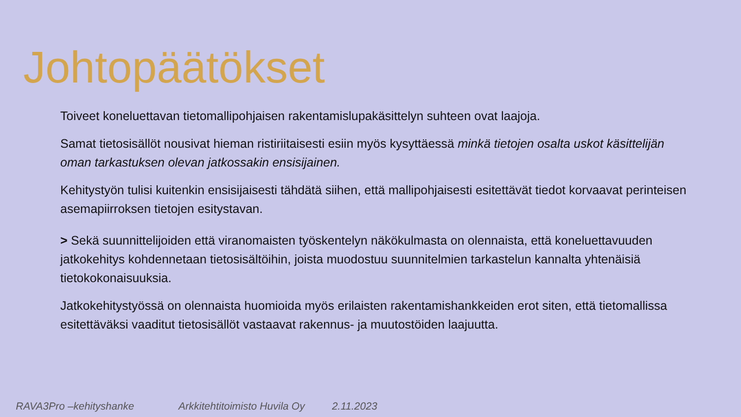Johtopäätökset
Toiveet koneluettavan tietomallipohjaisen rakentamislupakäsittelyn suhteen ovat laajoja.
Samat tietosisällöt nousivat hieman ristiriitaisesti esiin myös kysyttäessä minkä tietojen osalta uskot käsittelijän oman tarkastuksen olevan jatkossakin ensisijainen.
Kehitystyön tulisi kuitenkin ensisijaisesti tähdätä siihen, että mallipohjaisesti esitettävät tiedot korvaavat perinteisen asemapiirroksen tietojen esitystavan.
> Sekä suunnittelijoiden että viranomaisten työskentelyn näkökulmasta on olennaista, että koneluettavuuden jatkokehitys kohdennetaan tietosisältöihin, joista muodostuu suunnitelmien tarkastelun kannalta yhtenäisiä tietokokonaisuuksia.
Jatkokehitystyössä on olennaista huomioida myös erilaisten rakentamishankkeiden erot siten, että tietomallissa esitettäväksi vaaditut tietosisällöt vastaavat rakennus- ja muutostöiden laajuutta.
RAVA3Pro –kehityshanke Arkkitehtitoimisto Huvila Oy 2.11.2023